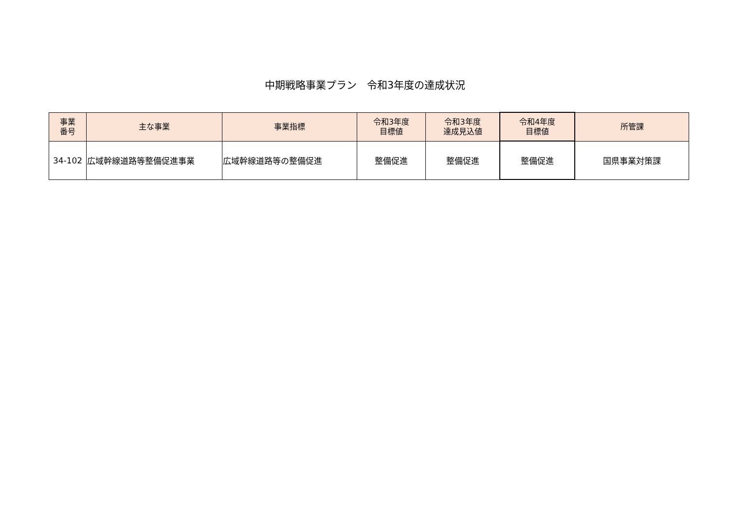中期戦略事業プラン　令和3年度の達成状況
| 事業 番号 | 主な事業 | 事業指標 | 令和3年度 目標値 | 令和3年度 達成見込値 | 令和4年度 目標値 | 所管課 |
| --- | --- | --- | --- | --- | --- | --- |
| 34-102 | 広域幹線道路等整備促進事業 | 広域幹線道路等の整備促進 | 整備促進 | 整備促進 | 整備促進 | 国県事業対策課 |